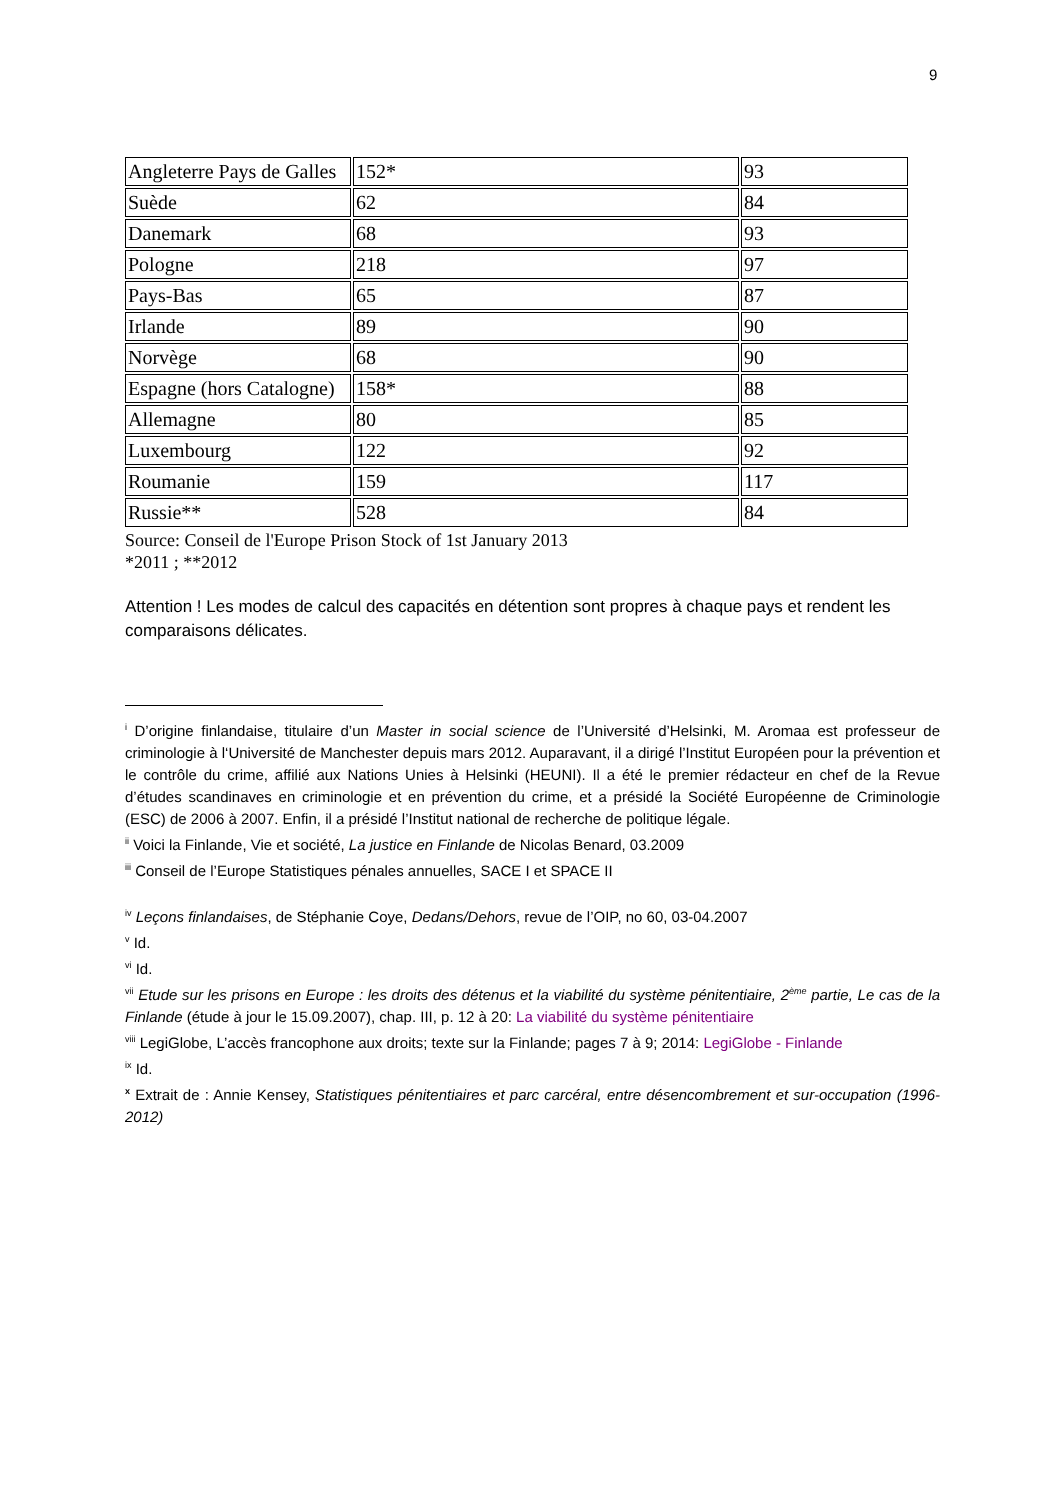9
| Angleterre Pays de Galles | 152* | 93 |
| Suède | 62 | 84 |
| Danemark | 68 | 93 |
| Pologne | 218 | 97 |
| Pays-Bas | 65 | 87 |
| Irlande | 89 | 90 |
| Norvège | 68 | 90 |
| Espagne (hors Catalogne) | 158* | 88 |
| Allemagne | 80 | 85 |
| Luxembourg | 122 | 92 |
| Roumanie | 159 | 117 |
| Russie** | 528 | 84 |
Source: Conseil de l'Europe Prison Stock of 1st January 2013
*2011 ; **2012
Attention ! Les modes de calcul des capacités en détention sont propres à chaque pays et rendent les comparaisons délicates.
<sup>i</sup> D’origine finlandaise, titulaire d’un Master in social science de l’Université d’Helsinki, M. Aromaa est professeur de criminologie à l‘Université de Manchester depuis mars 2012. Auparavant, il a dirigé l’Institut Européen pour la prévention et le contrôle du crime, affilié aux Nations Unies à Helsinki (HEUNI). Il a été le premier rédacteur en chef de la Revue d’études scandinaves en criminologie et en prévention du crime, et a présidé la Société Européenne de Criminologie (ESC) de 2006 à 2007. Enfin, il a présidé l’Institut national de recherche de politique légale.
<sup>ii</sup> Voici la Finlande, Vie et société, La justice en Finlande de Nicolas Benard, 03.2009
<sup>iii</sup> Conseil de l’Europe Statistiques pénales annuelles, SACE I et SPACE II
<sup>iv</sup> Leçons finlandaises, de Stéphanie Coye, Dedans/Dehors, revue de l’OIP, no 60, 03-04.2007
<sup>v</sup> Id.
<sup>vi</sup> Id.
<sup>vii</sup> Etude sur les prisons en Europe : les droits des détenus et la viabilité du système pénitentiaire, 2<sup>ème</sup> partie, Le cas de la Finlande (étude à jour le 15.09.2007), chap. III, p. 12 à 20: La viabilité du système pénitentiaire
<sup>viii</sup> LegiGlobe, L’accès francophone aux droits; texte sur la Finlande; pages 7 à 9; 2014: LegiGlobe - Finlande
<sup>ix</sup> Id.
<sup>x</sup> Extrait de : Annie Kensey, Statistiques pénitentiaires et parc carcéral, entre désencombrement et sur-occupation (1996-2012)